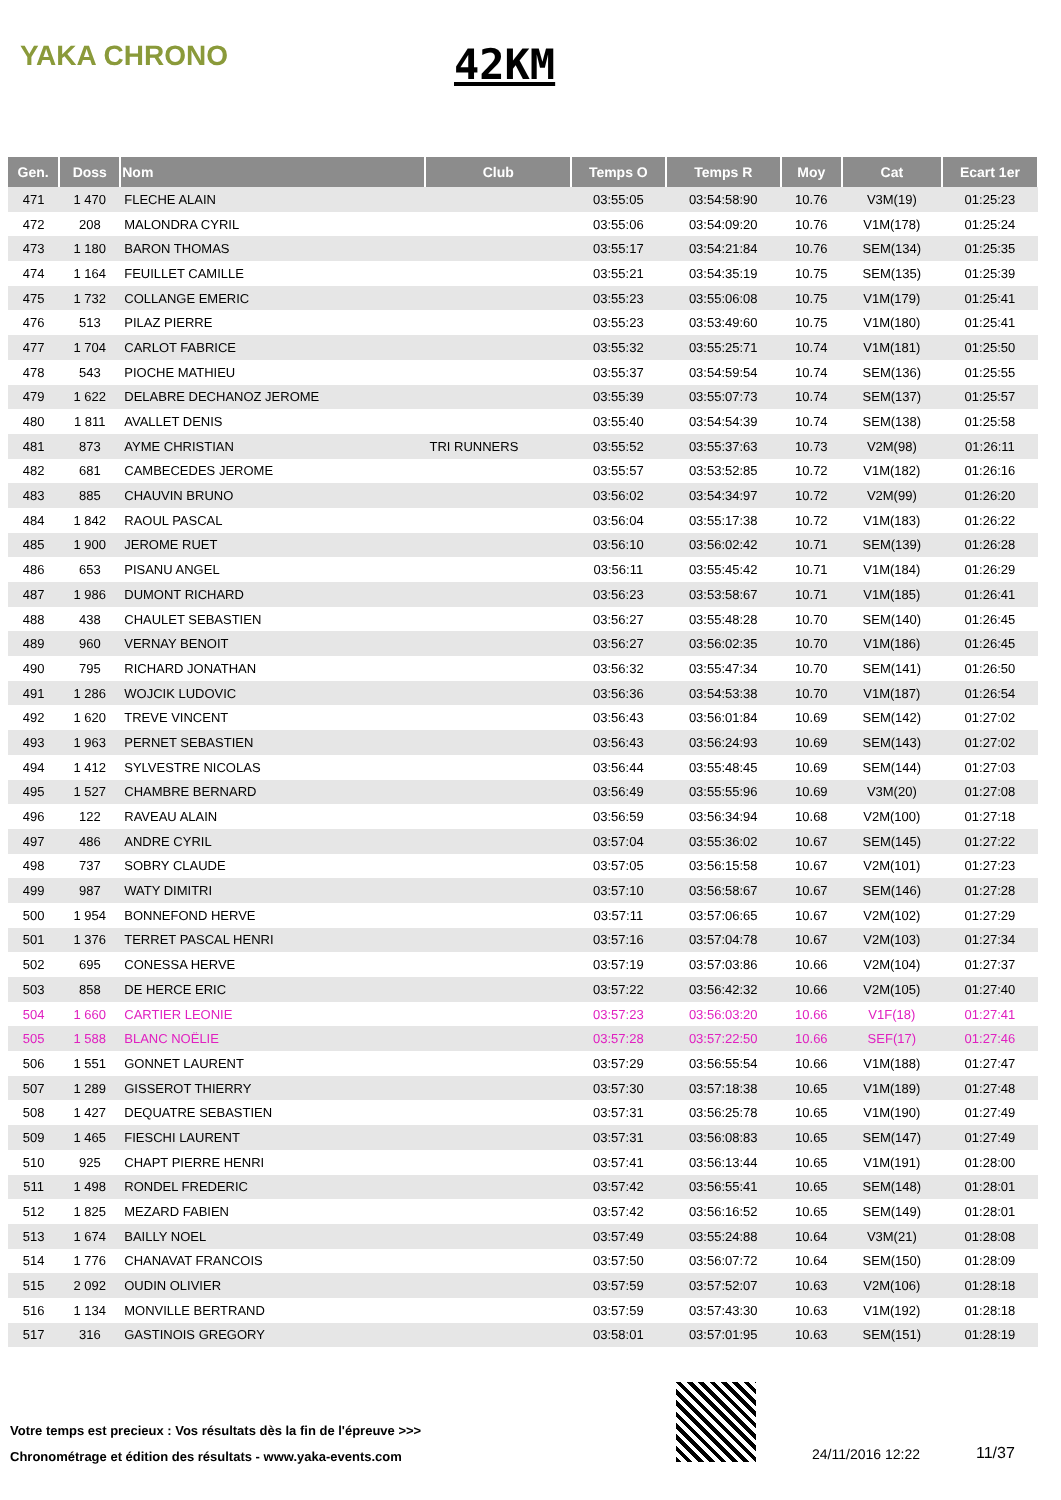YAKA CHRONO 42KM
| Gen. | Doss | Nom | Club | Temps O | Temps R | Moy | Cat | Ecart 1er |
| --- | --- | --- | --- | --- | --- | --- | --- | --- |
| 471 | 1 470 | FLECHE ALAIN | | 03:55:05 | 03:54:58:90 | 10.76 | V3M(19) | 01:25:23 |
| 472 | 208 | MALONDRA CYRIL | | 03:55:06 | 03:54:09:20 | 10.76 | V1M(178) | 01:25:24 |
| 473 | 1 180 | BARON THOMAS | | 03:55:17 | 03:54:21:84 | 10.76 | SEM(134) | 01:25:35 |
| 474 | 1 164 | FEUILLET CAMILLE | | 03:55:21 | 03:54:35:19 | 10.75 | SEM(135) | 01:25:39 |
| 475 | 1 732 | COLLANGE EMERIC | | 03:55:23 | 03:55:06:08 | 10.75 | V1M(179) | 01:25:41 |
| 476 | 513 | PILAZ PIERRE | | 03:55:23 | 03:53:49:60 | 10.75 | V1M(180) | 01:25:41 |
| 477 | 1 704 | CARLOT FABRICE | | 03:55:32 | 03:55:25:71 | 10.74 | V1M(181) | 01:25:50 |
| 478 | 543 | PIOCHE MATHIEU | | 03:55:37 | 03:54:59:54 | 10.74 | SEM(136) | 01:25:55 |
| 479 | 1 622 | DELABRE DECHANOZ JEROME | | 03:55:39 | 03:55:07:73 | 10.74 | SEM(137) | 01:25:57 |
| 480 | 1 811 | AVALLET DENIS | | 03:55:40 | 03:54:54:39 | 10.74 | SEM(138) | 01:25:58 |
| 481 | 873 | AYME CHRISTIAN | TRI RUNNERS | 03:55:52 | 03:55:37:63 | 10.73 | V2M(98) | 01:26:11 |
| 482 | 681 | CAMBECEDES JEROME | | 03:55:57 | 03:53:52:85 | 10.72 | V1M(182) | 01:26:16 |
| 483 | 885 | CHAUVIN BRUNO | | 03:56:02 | 03:54:34:97 | 10.72 | V2M(99) | 01:26:20 |
| 484 | 1 842 | RAOUL PASCAL | | 03:56:04 | 03:55:17:38 | 10.72 | V1M(183) | 01:26:22 |
| 485 | 1 900 | JEROME RUET | | 03:56:10 | 03:56:02:42 | 10.71 | SEM(139) | 01:26:28 |
| 486 | 653 | PISANU ANGEL | | 03:56:11 | 03:55:45:42 | 10.71 | V1M(184) | 01:26:29 |
| 487 | 1 986 | DUMONT RICHARD | | 03:56:23 | 03:53:58:67 | 10.71 | V1M(185) | 01:26:41 |
| 488 | 438 | CHAULET SEBASTIEN | | 03:56:27 | 03:55:48:28 | 10.70 | SEM(140) | 01:26:45 |
| 489 | 960 | VERNAY BENOIT | | 03:56:27 | 03:56:02:35 | 10.70 | V1M(186) | 01:26:45 |
| 490 | 795 | RICHARD JONATHAN | | 03:56:32 | 03:55:47:34 | 10.70 | SEM(141) | 01:26:50 |
| 491 | 1 286 | WOJCIK LUDOVIC | | 03:56:36 | 03:54:53:38 | 10.70 | V1M(187) | 01:26:54 |
| 492 | 1 620 | TREVE VINCENT | | 03:56:43 | 03:56:01:84 | 10.69 | SEM(142) | 01:27:02 |
| 493 | 1 963 | PERNET SEBASTIEN | | 03:56:43 | 03:56:24:93 | 10.69 | SEM(143) | 01:27:02 |
| 494 | 1 412 | SYLVESTRE NICOLAS | | 03:56:44 | 03:55:48:45 | 10.69 | SEM(144) | 01:27:03 |
| 495 | 1 527 | CHAMBRE BERNARD | | 03:56:49 | 03:55:55:96 | 10.69 | V3M(20) | 01:27:08 |
| 496 | 122 | RAVEAU ALAIN | | 03:56:59 | 03:56:34:94 | 10.68 | V2M(100) | 01:27:18 |
| 497 | 486 | ANDRE CYRIL | | 03:57:04 | 03:55:36:02 | 10.67 | SEM(145) | 01:27:22 |
| 498 | 737 | SOBRY CLAUDE | | 03:57:05 | 03:56:15:58 | 10.67 | V2M(101) | 01:27:23 |
| 499 | 987 | WATY DIMITRI | | 03:57:10 | 03:56:58:67 | 10.67 | SEM(146) | 01:27:28 |
| 500 | 1 954 | BONNEFOND HERVE | | 03:57:11 | 03:57:06:65 | 10.67 | V2M(102) | 01:27:29 |
| 501 | 1 376 | TERRET PASCAL HENRI | | 03:57:16 | 03:57:04:78 | 10.67 | V2M(103) | 01:27:34 |
| 502 | 695 | CONESSA HERVE | | 03:57:19 | 03:57:03:86 | 10.66 | V2M(104) | 01:27:37 |
| 503 | 858 | DE HERCE ERIC | | 03:57:22 | 03:56:42:32 | 10.66 | V2M(105) | 01:27:40 |
| 504 | 1 660 | CARTIER LEONIE | | 03:57:23 | 03:56:03:20 | 10.66 | V1F(18) | 01:27:41 |
| 505 | 1 588 | BLANC NOËLIE | | 03:57:28 | 03:57:22:50 | 10.66 | SEF(17) | 01:27:46 |
| 506 | 1 551 | GONNET LAURENT | | 03:57:29 | 03:56:55:54 | 10.66 | V1M(188) | 01:27:47 |
| 507 | 1 289 | GISSEROT THIERRY | | 03:57:30 | 03:57:18:38 | 10.65 | V1M(189) | 01:27:48 |
| 508 | 1 427 | DEQUATRE SEBASTIEN | | 03:57:31 | 03:56:25:78 | 10.65 | V1M(190) | 01:27:49 |
| 509 | 1 465 | FIESCHI LAURENT | | 03:57:31 | 03:56:08:83 | 10.65 | SEM(147) | 01:27:49 |
| 510 | 925 | CHAPT PIERRE HENRI | | 03:57:41 | 03:56:13:44 | 10.65 | V1M(191) | 01:28:00 |
| 511 | 1 498 | RONDEL FREDERIC | | 03:57:42 | 03:56:55:41 | 10.65 | SEM(148) | 01:28:01 |
| 512 | 1 825 | MEZARD FABIEN | | 03:57:42 | 03:56:16:52 | 10.65 | SEM(149) | 01:28:01 |
| 513 | 1 674 | BAILLY NOEL | | 03:57:49 | 03:55:24:88 | 10.64 | V3M(21) | 01:28:08 |
| 514 | 1 776 | CHANAVAT FRANCOIS | | 03:57:50 | 03:56:07:72 | 10.64 | SEM(150) | 01:28:09 |
| 515 | 2 092 | OUDIN OLIVIER | | 03:57:59 | 03:57:52:07 | 10.63 | V2M(106) | 01:28:18 |
| 516 | 1 134 | MONVILLE BERTRAND | | 03:57:59 | 03:57:43:30 | 10.63 | V1M(192) | 01:28:18 |
| 517 | 316 | GASTINOIS GREGORY | | 03:58:01 | 03:57:01:95 | 10.63 | SEM(151) | 01:28:19 |
Votre temps est precieux : Vos résultats dès la fin de l'épreuve >>>
Chronométrage et édition des résultats - www.yaka-events.com
24/11/2016 12:22 11/37